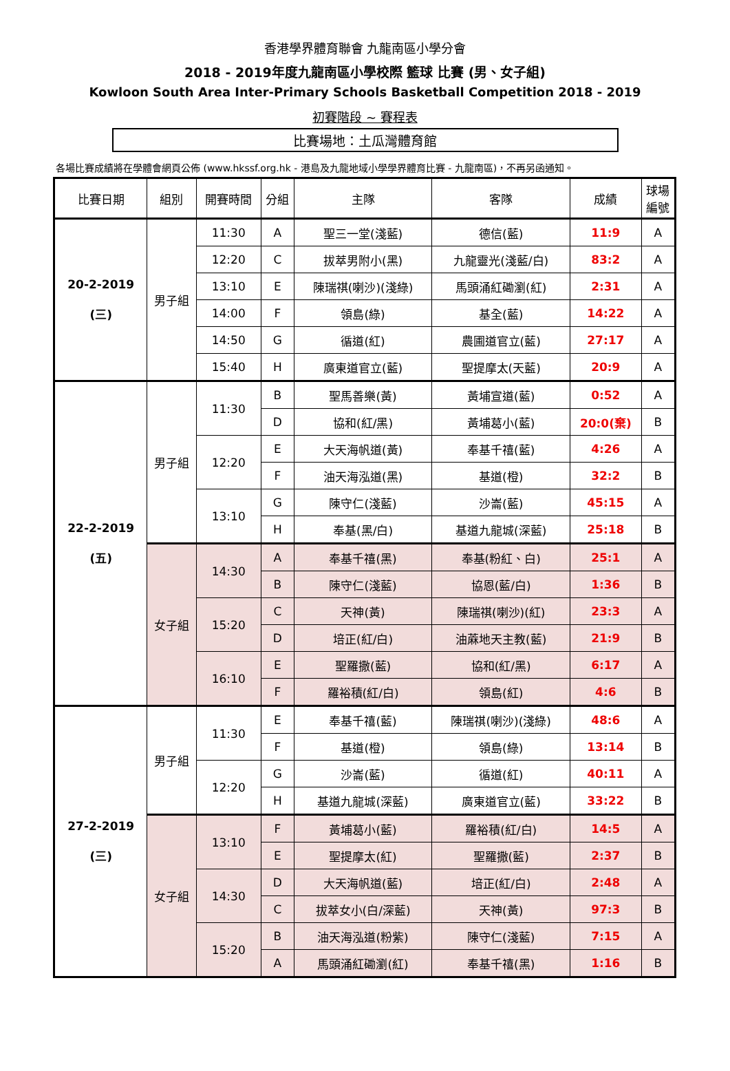香港學界體育聯會 九龍南區小學分會
2018 - 2019年度九龍南區小學校際 籃球 比賽 (男、女子組)
Kowloon South Area Inter-Primary Schools Basketball Competition 2018 - 2019
初賽階段 ~ 賽程表
比賽場地：土瓜灣體育館
各場比賽成績將在學體會網頁公佈 (www.hkssf.org.hk - 港島及九龍地域小學學界體育比賽 - 九龍南區)，不再另函通知。
| 比賽日期 | 組別 | 開賽時間 | 分組 | 主隊 | 客隊 | 成績 | 球場 編號 |
| --- | --- | --- | --- | --- | --- | --- | --- |
| 20-2-2019 (三) | 男子組 | 11:30 | A | 聖三一堂(淺藍) | 德信(藍) | 11:9 | A |
| | | 12:20 | C | 拔萃男附小(黑) | 九龍靈光(淺藍/白) | 83:2 | A |
| | | 13:10 | E | 陳瑞祺(喇沙)(淺綠) | 馬頭涌紅磡瀏(紅) | 2:31 | A |
| | | 14:00 | F | 領島(綠) | 基全(藍) | 14:22 | A |
| | | 14:50 | G | 循道(紅) | 農圃道官立(藍) | 27:17 | A |
| | | 15:40 | H | 廣東道官立(藍) | 聖提摩太(天藍) | 20:9 | A |
| 22-2-2019 (五) | 男子組 | 11:30 | B | 聖馬善樂(黃) | 黃埔宣道(藍) | 0:52 | A |
| | | | D | 協和(紅/黑) | 黃埔葛小(藍) | 20:0(棄) | B |
| | | 12:20 | E | 大天海帆道(黃) | 奉基千禧(藍) | 4:26 | A |
| | | | F | 油天海泓道(黑) | 基道(橙) | 32:2 | B |
| | | 13:10 | G | 陳守仁(淺藍) | 沙崙(藍) | 45:15 | A |
| | | | H | 奉基(黑/白) | 基道九龍城(深藍) | 25:18 | B |
| | 女子組 | 14:30 | A | 奉基千禧(黑) | 奉基(粉紅、白) | 25:1 | A |
| | | | B | 陳守仁(淺藍) | 協恩(藍/白) | 1:36 | B |
| | | 15:20 | C | 天神(黃) | 陳瑞祺(喇沙)(紅) | 23:3 | A |
| | | | D | 培正(紅/白) | 油蔴地天主教(藍) | 21:9 | B |
| | | 16:10 | E | 聖羅撒(藍) | 協和(紅/黑) | 6:17 | A |
| | | | F | 羅裕積(紅/白) | 領島(紅) | 4:6 | B |
| 27-2-2019 (三) | 男子組 | 11:30 | E | 奉基千禧(藍) | 陳瑞祺(喇沙)(淺綠) | 48:6 | A |
| | | | F | 基道(橙) | 領島(綠) | 13:14 | B |
| | | 12:20 | G | 沙崙(藍) | 循道(紅) | 40:11 | A |
| | | | H | 基道九龍城(深藍) | 廣東道官立(藍) | 33:22 | B |
| | 女子組 | 13:10 | F | 黃埔葛小(藍) | 羅裕積(紅/白) | 14:5 | A |
| | | | E | 聖提摩太(紅) | 聖羅撒(藍) | 2:37 | B |
| | | 14:30 | D | 大天海帆道(藍) | 培正(紅/白) | 2:48 | A |
| | | | C | 拔萃女小(白/深藍) | 天神(黃) | 97:3 | B |
| | | 15:20 | B | 油天海泓道(粉紫) | 陳守仁(淺藍) | 7:15 | A |
| | | | A | 馬頭涌紅磡瀏(紅) | 奉基千禧(黑) | 1:16 | B |